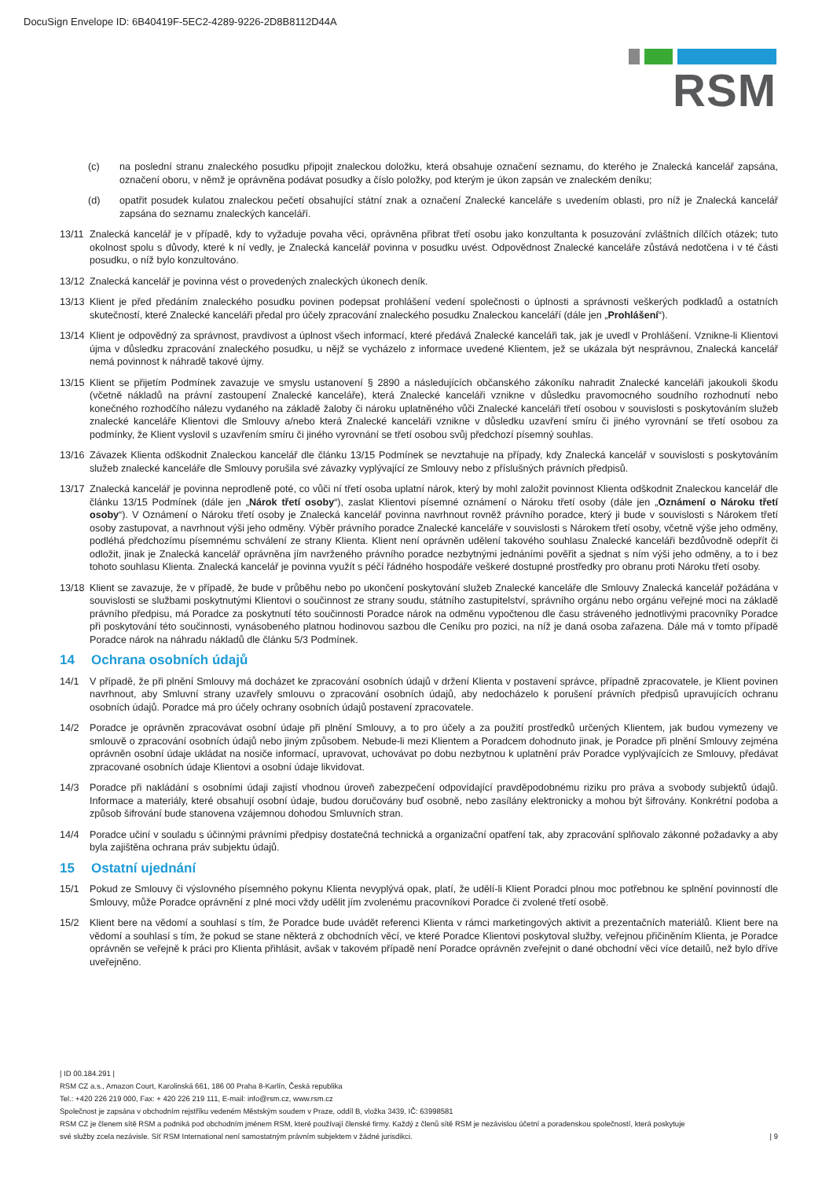DocuSign Envelope ID: 6B40419F-5EC2-4289-9226-2D8B8112D44A
RSM
(c) na poslední stranu znaleckého posudku připojit znaleckou doložku, která obsahuje označení seznamu, do kterého je Znalecká kancelář zapsána, označení oboru, v němž je oprávněna podávat posudky a číslo položky, pod kterým je úkon zapsán ve znaleckém deníku;
(d) opatřit posudek kulatou znaleckou pečetí obsahující státní znak a označení Znalecké kanceláře s uvedením oblasti, pro níž je Znalecká kancelář zapsána do seznamu znaleckých kanceláří.
13/11 Znalecká kancelář je v případě, kdy to vyžaduje povaha věci, oprávněna přibrat třetí osobu jako konzultanta k posuzování zvláštních dílčích otázek; tuto okolnost spolu s důvody, které k ní vedly, je Znalecká kancelář povinna v posudku uvést. Odpovědnost Znalecké kanceláře zůstává nedotčena i v té části posudku, o níž bylo konzultováno.
13/12 Znalecká kancelář je povinna vést o provedených znaleckých úkonech deník.
13/13 Klient je před předáním znaleckého posudku povinen podepsat prohlášení vedení společnosti o úplnosti a správnosti veškerých podkladů a ostatních skutečností, které Znalecké kanceláři předal pro účely zpracování znaleckého posudku Znaleckou kanceláří (dále jen „Prohlášení“).
13/14 Klient je odpovědný za správnost, pravdivost a úplnost všech informací, které předává Znalecké kanceláři tak, jak je uvedl v Prohlášení. Vznikne-li Klientovi újma v důsledku zpracování znaleckého posudku, u nějž se vycházelo z informace uvedené Klientem, jež se ukázala být nesprávnou, Znalecká kancelář nemá povinnost k náhradě takové újmy.
13/15 Klient se přijetím Podmínek zavazuje ve smyslu ustanovení § 2890 a následujících občanského zákoníku nahradit Znalecké kanceláři jakoukoli škodu (včetně nákladů na právní zastoupení Znalecké kanceláře), která Znalecké kanceláři vznikne v důsledku pravomocného soudního rozhodnutí nebo konečného rozhodčího nálezu vydaného na základě žaloby či nároku uplatněného vůči Znalecké kanceláři třetí osobou v souvislosti s poskytováním služeb znalecké kanceláře Klientovi dle Smlouvy a/nebo která Znalecké kanceláři vznikne v důsledku uzavření smíru či jiného vyrovnání se třetí osobou za podmínky, že Klient vyslovil s uzavřením smíru či jiného vyrovnání se třetí osobou svůj předchozí písemný souhlas.
13/16 Závazek Klienta odškodnit Znaleckou kancelář dle článku 13/15 Podmínek se nevztahuje na případy, kdy Znalecká kancelář v souvislosti s poskytováním služeb znalecké kanceláře dle Smlouvy porušila své závazky vyplývající ze Smlouvy nebo z příslušných právních předpisů.
13/17 Znalecká kancelář je povinna neprodleně poté, co vůči ní třetí osoba uplatní nárok, který by mohl založit povinnost Klienta odškodnit Znaleckou kancelář dle článku 13/15 Podmínek (dále jen „Nárok třetí osoby“), zaslat Klientovi písemné oznámení o Nároku třetí osoby (dále jen „Oznámení o Nároku třetí osoby“). V Oznámení o Nároku třetí osoby je Znalecká kancelář povinna navrhnout rovněž právního poradce, který ji bude v souvislosti s Nárokem třetí osoby zastupovat, a navrhnout výši jeho odměny. Výběr právního poradce Znalecké kanceláře v souvislosti s Nárokem třetí osoby, včetně výše jeho odměny, podléhá předchozímu písemnému schválení ze strany Klienta. Klient není oprávněn udělení takového souhlasu Znalecké kanceláři bezdůvodně odepřít či odložit, jinak je Znalecká kancelář oprávněna jím navrženého právního poradce nezbytnými jednáními pověřit a sjednat s ním výši jeho odměny, a to i bez tohoto souhlasu Klienta. Znalecká kancelář je povinna využít s péčí řádného hospodáře veškeré dostupné prostředky pro obranu proti Nároku třetí osoby.
13/18 Klient se zavazuje, že v případě, že bude v průběhu nebo po ukončení poskytování služeb Znalecké kanceláře dle Smlouvy Znalecká kancelář požádána v souvislosti se službami poskytnutými Klientovi o součinnost ze strany soudu, státního zastupitelství, správního orgánu nebo orgánu veřejné moci na základě právního předpisu, má Poradce za poskytnutí této součinnosti Poradce nárok na odměnu vypočtenou dle času stráveného jednotlivými pracovníky Poradce při poskytování této součinnosti, vynásobeného platnou hodinovou sazbou dle Ceníku pro pozici, na níž je daná osoba zařazena. Dále má v tomto případě Poradce nárok na náhradu nákladů dle článku 5/3 Podmínek.
14 Ochrana osobních údajů
14/1 V případě, že při plnění Smlouvy má docházet ke zpracování osobních údajů v držení Klienta v postavení správce, případně zpracovatele, je Klient povinen navrhnout, aby Smluvní strany uzavřely smlouvu o zpracování osobních údajů, aby nedocházelo k porušení právních předpisů upravujících ochranu osobních údajů. Poradce má pro účely ochrany osobních údajů postavení zpracovatele.
14/2 Poradce je oprávněn zpracovávat osobní údaje při plnění Smlouvy, a to pro účely a za použití prostředků určených Klientem, jak budou vymezeny ve smlouvě o zpracování osobních údajů nebo jiným způsobem. Nebude-li mezi Klientem a Poradcem dohodnuto jinak, je Poradce při plnění Smlouvy zejména oprávněn osobní údaje ukládat na nosiče informací, upravovat, uchovávat po dobu nezbytnou k uplatnění práv Poradce vyplývajících ze Smlouvy, předávat zpracované osobních údaje Klientovi a osobní údaje likvidovat.
14/3 Poradce při nakládání s osobními údaji zajistí vhodnou úroveň zabezpečení odpovídající pravděpodobnému riziku pro práva a svobody subjektů údajů. Informace a materiály, které obsahují osobní údaje, budou doručovány buď osobně, nebo zasílány elektronicky a mohou být šifrovány. Konkrétní podoba a způsob šifrování bude stanovena vzájemnou dohodou Smluvních stran.
14/4 Poradce učiní v souladu s účinnými právními předpisy dostatečná technická a organizační opatření tak, aby zpracování splňovalo zákonné požadavky a aby byla zajištěna ochrana práv subjektu údajů.
15 Ostatní ujednání
15/1 Pokud ze Smlouvy či výslovného písemného pokynu Klienta nevyplývá opak, platí, že udělí-li Klient Poradci plnou moc potřebnou ke splnění povinností dle Smlouvy, může Poradce oprávnění z plné moci vždy udělit jím zvolenému pracovníkovi Poradce či zvolené třetí osobě.
15/2 Klient bere na vědomí a souhlasí s tím, že Poradce bude uvádět referenci Klienta v rámci marketingových aktivit a prezentačních materiálů. Klient bere na vědomí a souhlasí s tím, že pokud se stane některá z obchodních věcí, ve které Poradce Klientovi poskytoval služby, veřejnou přičiněním Klienta, je Poradce oprávněn se veřejně k práci pro Klienta přihlásit, avšak v takovém případě není Poradce oprávněn zveřejnit o dané obchodní věci více detailů, než bylo dříve uveřejněno.
| ID 00.184.291 |
RSM CZ a.s., Amazon Court, Karolinská 661, 186 00 Praha 8-Karlín, Česká republika
Tel.: +420 226 219 000, Fax: + 420 226 219 111, E-mail: info@rsm.cz, www.rsm.cz
Společnost je zapsána v obchodním rejstříku vedeném Městským soudem v Praze, oddíl B, vložka 3439, IČ: 63998581
RSM CZ je členem sítě RSM a podniká pod obchodním jménem RSM, které používají členské firmy. Každý z členů sítě RSM je nezávislou účetní a poradenskou společností, která poskytuje
své služby zcela nezávisle. Síť RSM International není samostatným právním subjektem v žádné jurisdikci. | 9